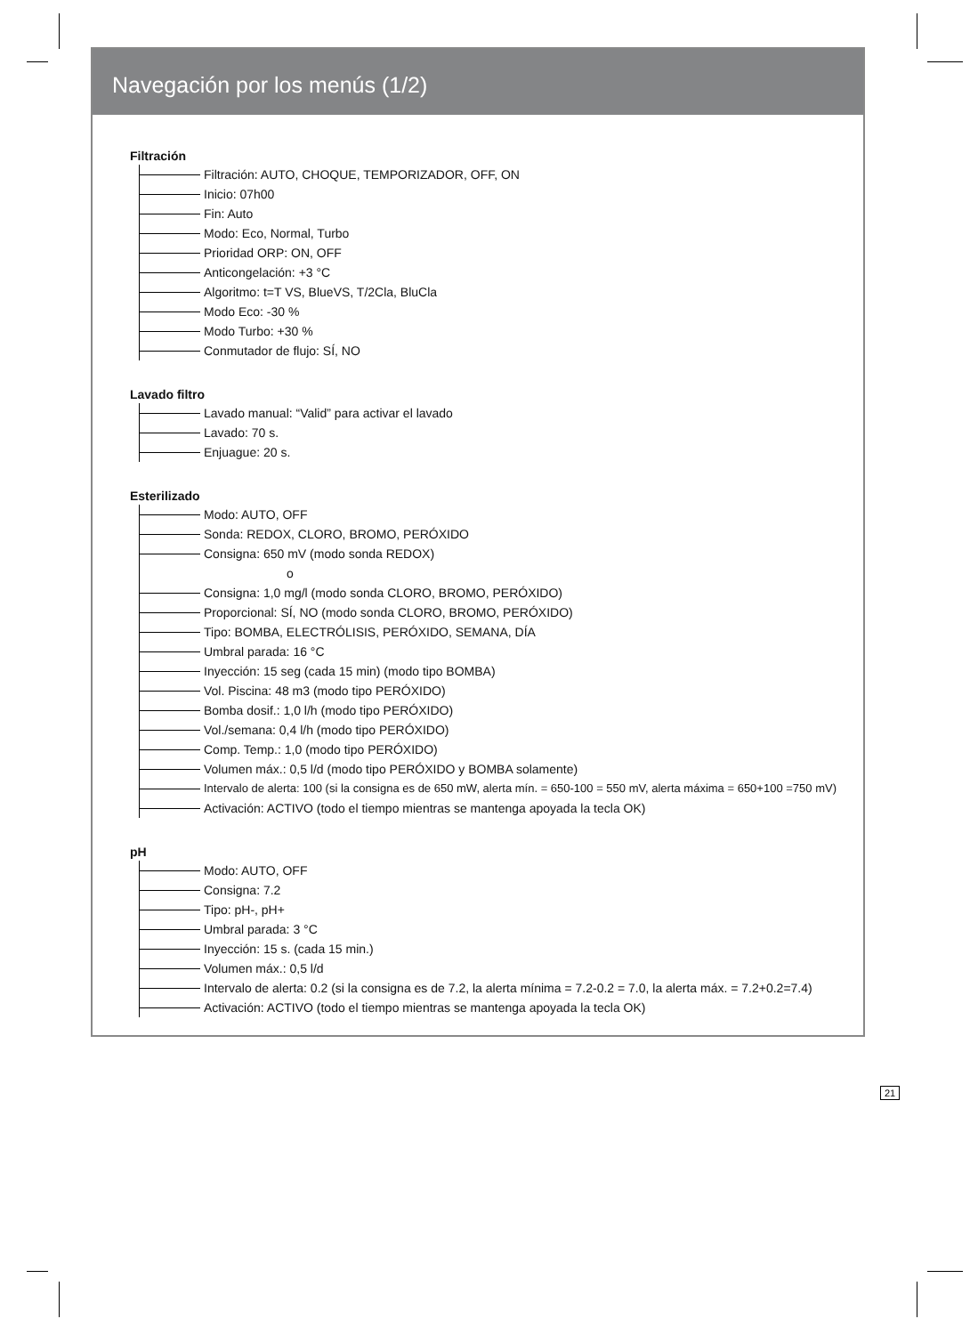Navegación por los menús (1/2)
Filtración
Filtración: AUTO, CHOQUE, TEMPORIZADOR, OFF, ON
Inicio: 07h00
Fin: Auto
Modo: Eco, Normal, Turbo
Prioridad ORP: ON, OFF
Anticongelación: +3 °C
Algoritmo: t=T VS, BlueVS, T/2Cla, BluCla
Modo Eco: -30 %
Modo Turbo: +30 %
Conmutador de flujo: SÍ, NO
Lavado filtro
Lavado manual: “Valid” para activar el lavado
Lavado: 70 s.
Enjuague: 20 s.
Esterilizado
Modo: AUTO, OFF
Sonda: REDOX, CLORO, BROMO, PERÓXIDO
Consigna: 650 mV (modo sonda REDOX)
o
Consigna: 1,0 mg/l (modo sonda CLORO, BROMO, PERÓXIDO)
Proporcional: SÍ, NO (modo sonda CLORO, BROMO, PERÓXIDO)
Tipo: BOMBA, ELECTRÓLISIS, PERÓXIDO, SEMANA, DÍA
Umbral parada: 16 °C
Inyección: 15 seg (cada 15 min) (modo tipo BOMBA)
Vol. Piscina: 48 m3 (modo tipo PERÓXIDO)
Bomba dosif.: 1,0 l/h (modo tipo PERÓXIDO)
Vol./semana: 0,4 l/h (modo tipo PERÓXIDO)
Comp. Temp.: 1,0 (modo tipo PERÓXIDO)
Volumen máx.: 0,5 l/d (modo tipo PERÓXIDO y BOMBA solamente)
Intervalo de alerta: 100 (si la consigna es de 650 mW, alerta mín. = 650-100 = 550 mV, alerta máxima = 650+100 =750 mV)
Activación: ACTIVO (todo el tiempo mientras se mantenga apoyada la tecla OK)
pH
Modo: AUTO, OFF
Consigna: 7.2
Tipo: pH-, pH+
Umbral parada: 3 °C
Inyección: 15 s. (cada 15 min.)
Volumen máx.: 0,5 l/d
Intervalo de alerta: 0.2 (si la consigna es de 7.2, la alerta mínima = 7.2-0.2 = 7.0, la alerta máx. = 7.2+0.2=7.4)
Activación: ACTIVO (todo el tiempo mientras se mantenga apoyada la tecla OK)
21